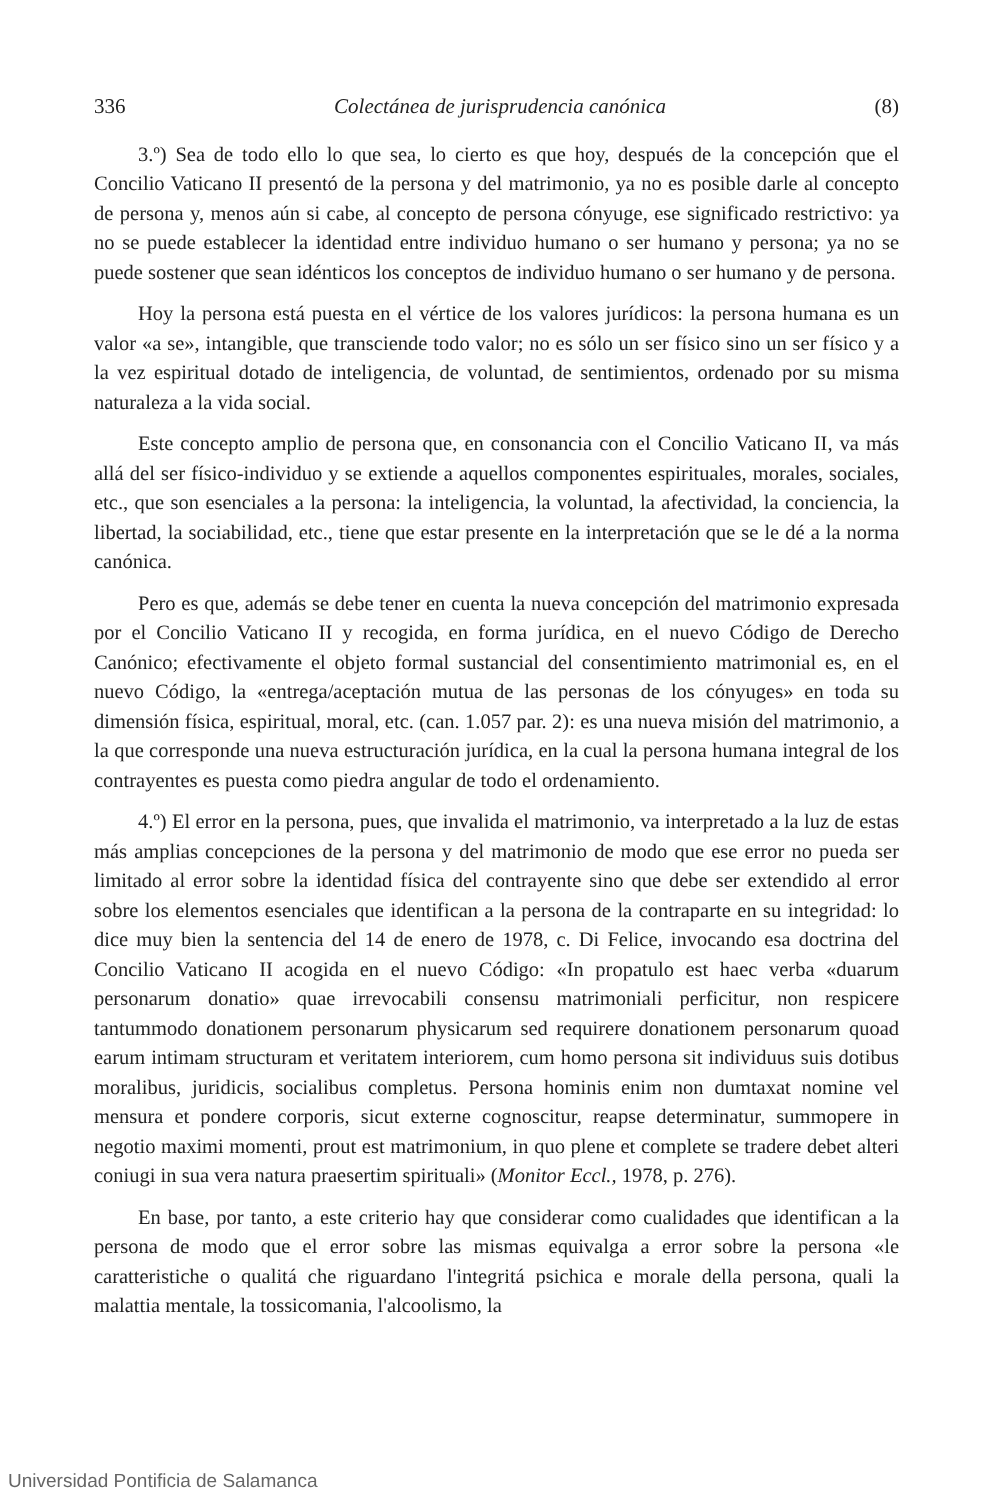336 Colectánea de jurisprudencia canónica (8)
3.º) Sea de todo ello lo que sea, lo cierto es que hoy, después de la concepción que el Concilio Vaticano II presentó de la persona y del matrimonio, ya no es posible darle al concepto de persona y, menos aún si cabe, al concepto de persona cónyuge, ese significado restrictivo: ya no se puede establecer la identidad entre individuo humano o ser humano y persona; ya no se puede sostener que sean idénticos los conceptos de individuo humano o ser humano y de persona.
Hoy la persona está puesta en el vértice de los valores jurídicos: la persona humana es un valor «a se», intangible, que transciende todo valor; no es sólo un ser físico sino un ser físico y a la vez espiritual dotado de inteligencia, de voluntad, de sentimientos, ordenado por su misma naturaleza a la vida social.
Este concepto amplio de persona que, en consonancia con el Concilio Vaticano II, va más allá del ser físico-individuo y se extiende a aquellos componentes espirituales, morales, sociales, etc., que son esenciales a la persona: la inteligencia, la voluntad, la afectividad, la conciencia, la libertad, la sociabilidad, etc., tiene que estar presente en la interpretación que se le dé a la norma canónica.
Pero es que, además se debe tener en cuenta la nueva concepción del matrimonio expresada por el Concilio Vaticano II y recogida, en forma jurídica, en el nuevo Código de Derecho Canónico; efectivamente el objeto formal sustancial del consentimiento matrimonial es, en el nuevo Código, la «entrega/aceptación mutua de las personas de los cónyuges» en toda su dimensión física, espiritual, moral, etc. (can. 1.057 par. 2): es una nueva misión del matrimonio, a la que corresponde una nueva estructuración jurídica, en la cual la persona humana integral de los contrayentes es puesta como piedra angular de todo el ordenamiento.
4.º) El error en la persona, pues, que invalida el matrimonio, va interpretado a la luz de estas más amplias concepciones de la persona y del matrimonio de modo que ese error no pueda ser limitado al error sobre la identidad física del contrayente sino que debe ser extendido al error sobre los elementos esenciales que identifican a la persona de la contraparte en su integridad: lo dice muy bien la sentencia del 14 de enero de 1978, c. Di Felice, invocando esa doctrina del Concilio Vaticano II acogida en el nuevo Código: «In propatulo est haec verba «duarum personarum donatio» quae irrevocabili consensu matrimoniali perficitur, non respicere tantummodo donationem personarum physicarum sed requirere donationem personarum quoad earum intimam structuram et veritatem interiorem, cum homo persona sit individuus suis dotibus moralibus, juridicis, socialibus completus. Persona hominis enim non dumtaxat nomine vel mensura et pondere corporis, sicut externe cognoscitur, reapse determinatur, summopere in negotio maximi momenti, prout est matrimonium, in quo plene et complete se tradere debet alteri coniugi in sua vera natura praesertim spirituali» (Monitor Eccl., 1978, p. 276).
En base, por tanto, a este criterio hay que considerar como cualidades que identifican a la persona de modo que el error sobre las mismas equivalga a error sobre la persona «le caratteristiche o qualitá che riguardano l'integritá psichica e morale della persona, quali la malattia mentale, la tossicomania, l'alcoolismo, la
Universidad Pontificia de Salamanca